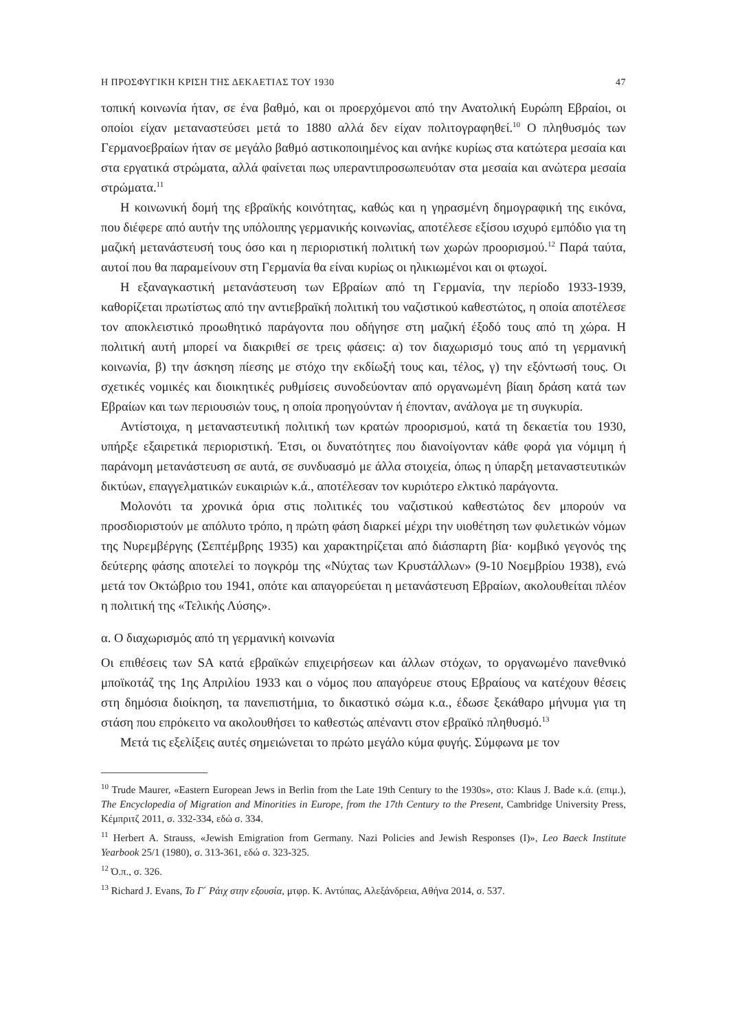Η ΠΡΟΣΦΥΓΙΚΗ ΚΡΙΣΗ ΤΗΣ ΔΕΚΑΕΤΙΑΣ ΤΟΥ 1930 47
τοπική κοινωνία ήταν, σε ένα βαθμό, και οι προερχόμενοι από την Ανατολική Ευρώπη Εβραίοι, οι οποίοι είχαν μεταναστεύσει μετά το 1880 αλλά δεν είχαν πολιτογραφηθεί.<sup>10</sup> Ο πληθυσμός των Γερμανοεβραίων ήταν σε μεγάλο βαθμό αστικοποιημένος και ανήκε κυρίως στα κατώτερα μεσαία και στα εργατικά στρώματα, αλλά φαίνεται πως υπεραντι­προσωπευόταν στα μεσαία και ανώτερα μεσαία στρώματα.<sup>11</sup>
Η κοινωνική δομή της εβραϊκής κοινότητας, καθώς και η γηρασμένη δημογραφική της εικόνα, που διέφερε από αυτήν της υπόλοιπης γερμανικής κοινωνίας, αποτέλεσε εξίσου ισχυρό εμπόδιο για τη μαζική μετανάστευσή τους όσο και η περιοριστική πολιτική των χω­ρών προορισμού.<sup>12</sup> Παρά ταύτα, αυτοί που θα παραμείνουν στη Γερμανία θα είναι κυρίως οι ηλικιωμένοι και οι φτωχοί.
Η εξαναγκαστική μετανάστευση των Εβραίων από τη Γερμανία, την περίοδο 1933-1939, καθορίζεται πρωτίστως από την αντιεβραϊκή πολιτική του ναζιστικού καθεστώτος, η οποία αποτέλεσε τον αποκλειστικό προωθητικό παράγοντα που οδήγησε στη μαζική έξοδό τους από τη χώρα. Η πολιτική αυτή μπορεί να διακριθεί σε τρεις φάσεις: α) τον διαχωρι­σμό τους από τη γερμανική κοινωνία, β) την άσκηση πίεσης με στόχο την εκδίωξή τους και, τέλος, γ) την εξόντωσή τους. Οι σχετικές νομικές και διοικητικές ρυθμίσεις συνοδεύ­ονταν από οργανωμένη βίαιη δράση κατά των Εβραίων και των περιουσιών τους, η οποία προηγούνταν ή έπονταν, ανάλογα με τη συγκυρία.
Αντίστοιχα, η μεταναστευτική πολιτική των κρατών προορισμού, κατά τη δεκαετία του 1930, υπήρξε εξαιρετικά περιοριστική. Έτσι, οι δυνατότητες που διανοίγονταν κάθε φορά για νόμιμη ή παράνομη μετανάστευση σε αυτά, σε συνδυασμό με άλλα στοιχεία, όπως η ύπαρξη μεταναστευτικών δικτύων, επαγγελματικών ευκαιριών κ.ά., αποτέλεσαν τον κυρι­ότερο ελκτικό παράγοντα.
Μολονότι τα χρονικά όρια στις πολιτικές του ναζιστικού καθεστώτος δεν μπορούν να προσδιοριστούν με απόλυτο τρόπο, η πρώτη φάση διαρκεί μέχρι την υιοθέτηση των φυ­λετικών νόμων της Νυρεμβέργης (Σεπτέμβρης 1935) και χαρακτηρίζεται από διάσπαρτη βία· κομβικό γεγονός της δεύτερης φάσης αποτελεί το πογκρόμ της «Νύχτας των Κρυ­στάλλων» (9-10 Νοεμβρίου 1938), ενώ μετά τον Οκτώβριο του 1941, οπότε και απαγο­ρεύεται η μετανάστευση Εβραίων, ακολουθείται πλέον η πολιτική της «Τελικής Λύσης».
α. Ο διαχωρισμός από τη γερμανική κοινωνία
Οι επιθέσεις των SA κατά εβραϊκών επιχειρήσεων και άλλων στόχων, το οργανωμένο πα­νεθνικό μποϊκοτάζ της 1ης Απριλίου 1933 και ο νόμος που απαγόρευε στους Εβραίους να κατέχουν θέσεις στη δημόσια διοίκηση, τα πανεπιστήμια, το δικαστικό σώμα κ.α., έδωσε ξεκάθαρο μήνυμα για τη στάση που επρόκειτο να ακολουθήσει το καθεστώς απέναντι στον εβραϊκό πληθυσμό.<sup>13</sup>
Μετά τις εξελίξεις αυτές σημειώνεται το πρώτο μεγάλο κύμα φυγής. Σύμφωνα με τον
<sup>10</sup> Trude Maurer, «Eastern European Jews in Berlin from the Late 19th Century to the 1930s», στο: Klaus J. Bade κ.ά. (επιμ.), The Encyclopedia of Migration and Minorities in Europe, from the 17th Century to the Present, Cambridge University Press, Κέμπριτζ 2011, σ. 332-334, εδώ σ. 334.
<sup>11</sup> Herbert A. Strauss, «Jewish Emigration from Germany. Nazi Policies and Jewish Responses (I)», Leo Baeck Institute Yearbook 25/1 (1980), σ. 313-361, εδώ σ. 323-325.
<sup>12</sup> Ό.π., σ. 326.
<sup>13</sup> Richard J. Evans, Το Γ΄ Ράιχ στην εξουσία, μτφρ. Κ. Αντύπας, Αλεξάνδρεια, Αθήνα 2014, σ. 537.